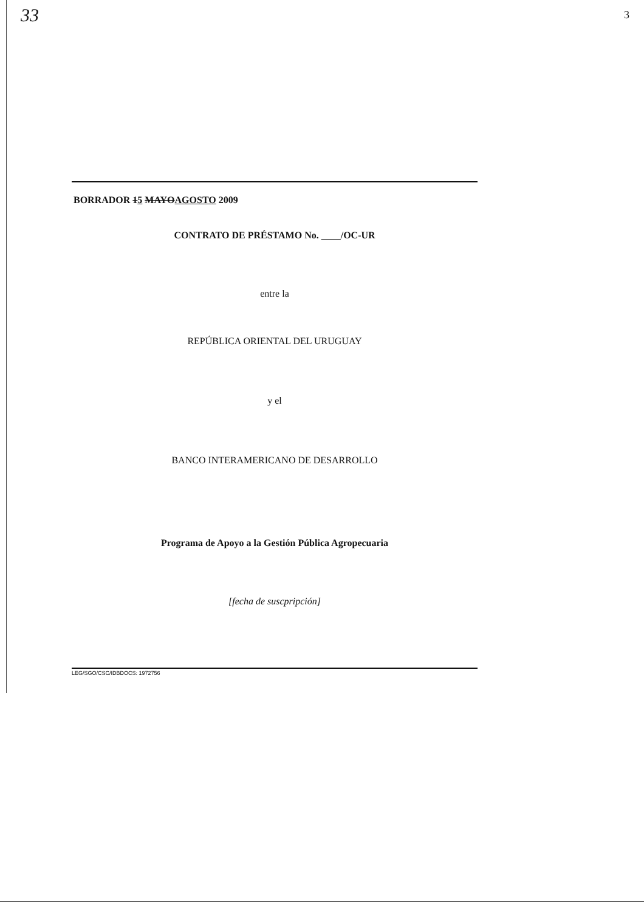33 3
BORRADOR 15 MAYOAGOSTO 2009
CONTRATO DE PRÉSTAMO No. ____/OC-UR
entre la
REPÚBLICA ORIENTAL DEL URUGUAY
y el
BANCO INTERAMERICANO DE DESARROLLO
Programa de Apoyo a la Gestión Pública Agropecuaria
[fecha de suscpripción]
LEG/SGO/CSC/IDBDOCS: 1972756